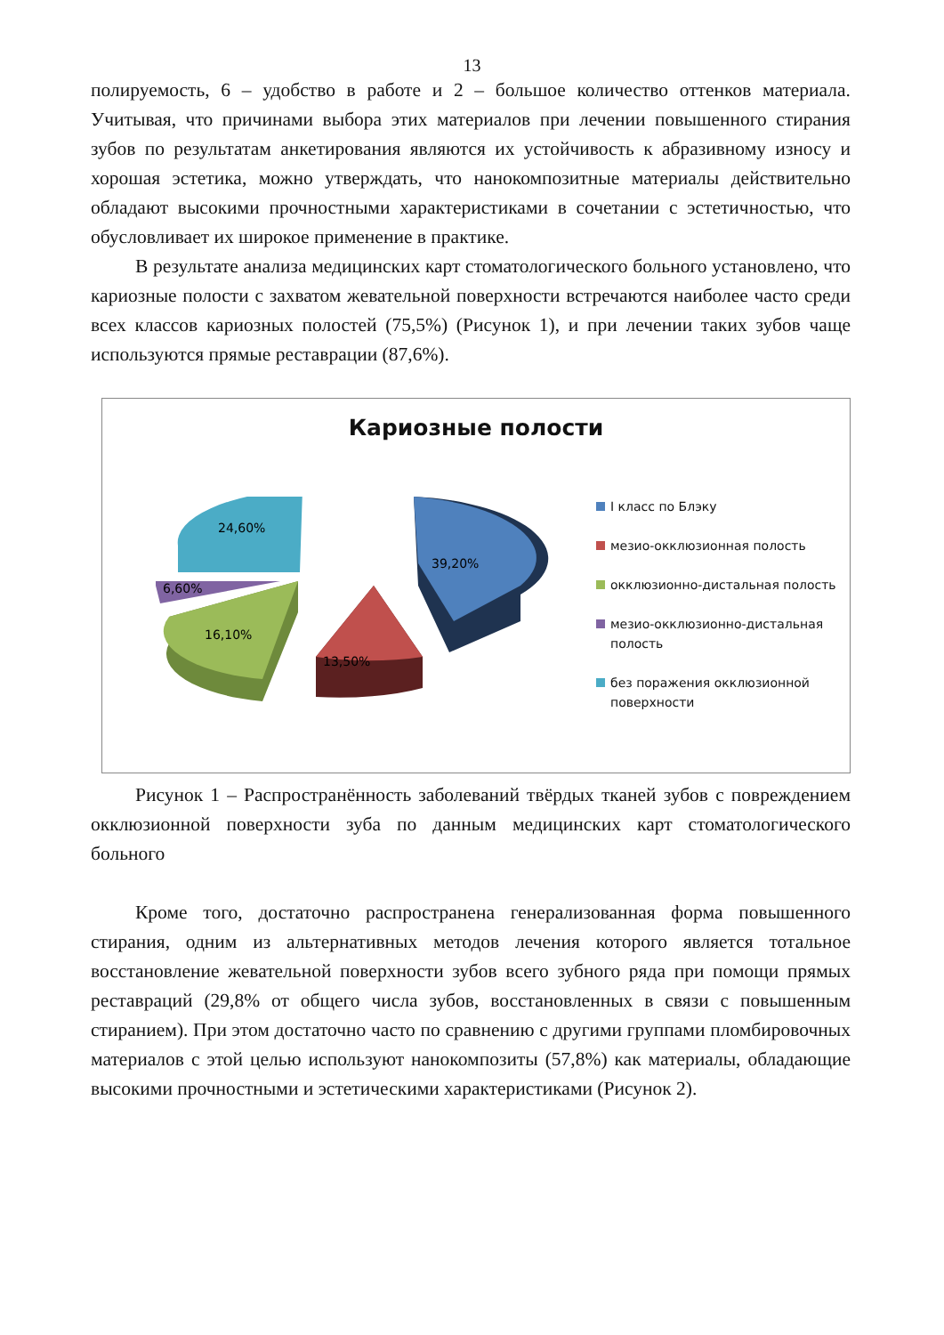13
полируемость, 6 – удобство в работе и 2 – большое количество оттенков материала. Учитывая, что причинами выбора этих материалов при лечении повышенного стирания зубов по результатам анкетирования являются их устойчивость к абразивному износу и хорошая эстетика, можно утверждать, что нанокомпозитные материалы действительно обладают высокими прочностными характеристиками в сочетании с эстетичностью, что обусловливает их широкое применение в практике.
В результате анализа медицинских карт стоматологического больного установлено, что кариозные полости с захватом жевательной поверхности встречаются наиболее часто среди всех классов кариозных полостей (75,5%) (Рисунок 1), и при лечении таких зубов чаще используются прямые реставрации (87,6%).
Кариозные полости
39,20%
13,50%
16,10%
6,60%
24,60%
I класс по Блэку
мезио-окклюзионная полость
окклюзионно-дистальная полость
мезио-окклюзионно-дистальная полость
без поражения окклюзионной поверхности
Рисунок 1 – Распространённость заболеваний твёрдых тканей зубов с повреждением окклюзионной поверхности зуба по данным медицинских карт стоматологического больного
Кроме того, достаточно распространена генерализованная форма повышенного стирания, одним из альтернативных методов лечения которого является тотальное восстановление жевательной поверхности зубов всего зубного ряда при помощи прямых реставраций (29,8% от общего числа зубов, восстановленных в связи с повышенным стиранием). При этом достаточно часто по сравнению с другими группами пломбировочных материалов с этой целью используют нанокомпозиты (57,8%) как материалы, обладающие высокими прочностными и эстетическими характеристиками (Рисунок 2).